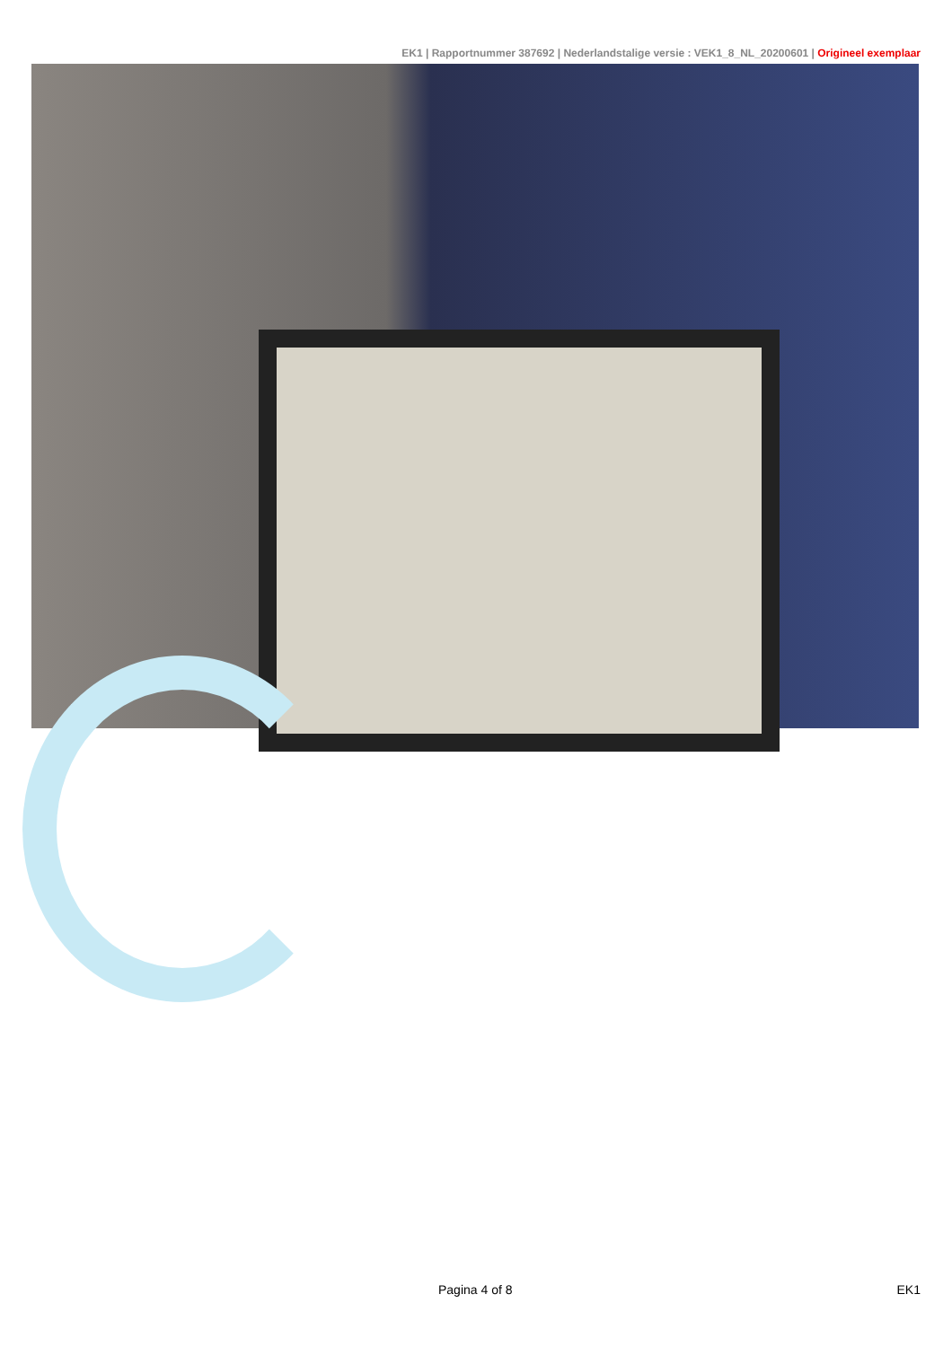EK1 | Rapportnummer 387692 | Nederlandstalige versie : VEK1_8_NL_20200601 | Origineel exemplaar
Pagina 4 of 8 EK1